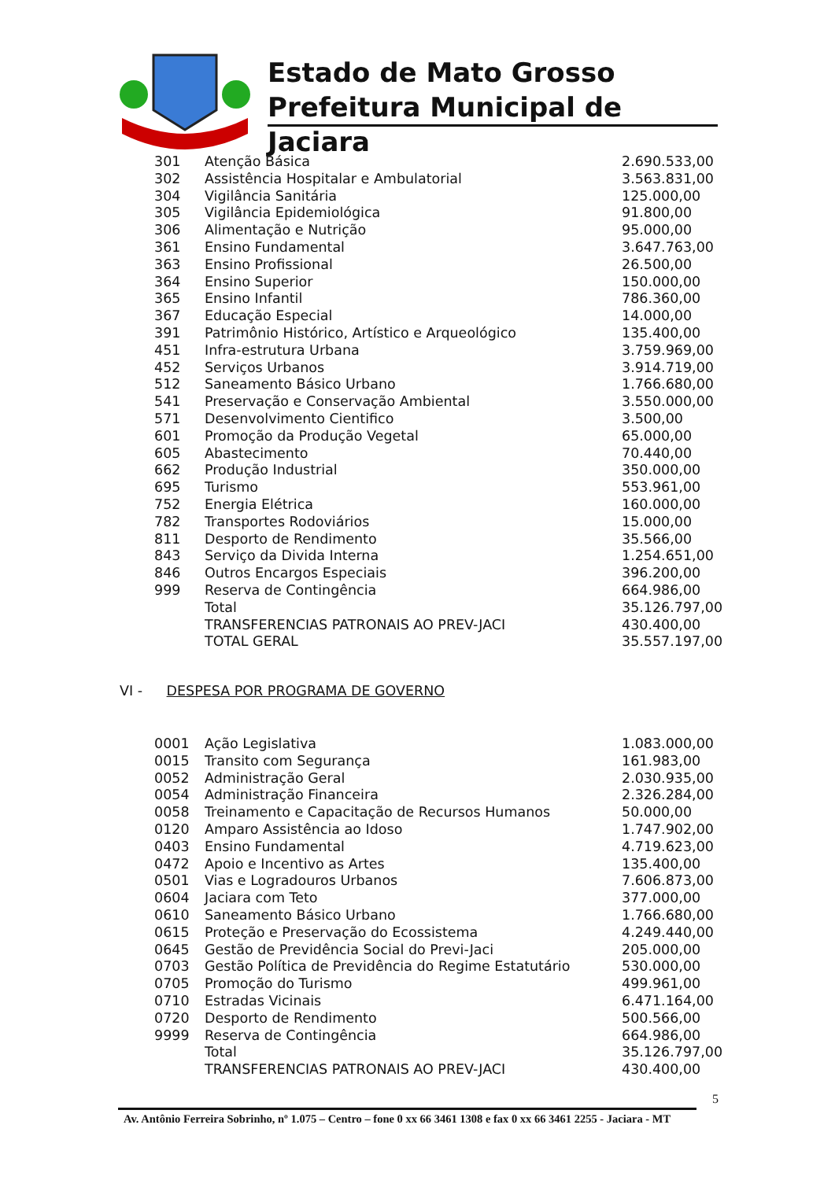Estado de Mato Grosso
Prefeitura Municipal de Jaciara
| 301 | Atenção Básica | 2.690.533,00 |
| 302 | Assistência Hospitalar e Ambulatorial | 3.563.831,00 |
| 304 | Vigilância Sanitária | 125.000,00 |
| 305 | Vigilância Epidemiológica | 91.800,00 |
| 306 | Alimentação e Nutrição | 95.000,00 |
| 361 | Ensino Fundamental | 3.647.763,00 |
| 363 | Ensino Profissional | 26.500,00 |
| 364 | Ensino Superior | 150.000,00 |
| 365 | Ensino Infantil | 786.360,00 |
| 367 | Educação Especial | 14.000,00 |
| 391 | Patrimônio Histórico, Artístico e Arqueológico | 135.400,00 |
| 451 | Infra-estrutura Urbana | 3.759.969,00 |
| 452 | Serviços Urbanos | 3.914.719,00 |
| 512 | Saneamento Básico Urbano | 1.766.680,00 |
| 541 | Preservação e Conservação Ambiental | 3.550.000,00 |
| 571 | Desenvolvimento Cientifico | 3.500,00 |
| 601 | Promoção da Produção Vegetal | 65.000,00 |
| 605 | Abastecimento | 70.440,00 |
| 662 | Produção Industrial | 350.000,00 |
| 695 | Turismo | 553.961,00 |
| 752 | Energia Elétrica | 160.000,00 |
| 782 | Transportes Rodoviários | 15.000,00 |
| 811 | Desporto de Rendimento | 35.566,00 |
| 843 | Serviço da Divida Interna | 1.254.651,00 |
| 846 | Outros Encargos Especiais | 396.200,00 |
| 999 | Reserva de Contingência | 664.986,00 |
| | Total | 35.126.797,00 |
| | TRANSFERENCIAS PATRONAIS AO PREV-JACI | 430.400,00 |
| | TOTAL GERAL | 35.557.197,00 |
VI - DESPESA POR PROGRAMA DE GOVERNO
| 0001 | Ação Legislativa | 1.083.000,00 |
| 0015 | Transito com Segurança | 161.983,00 |
| 0052 | Administração Geral | 2.030.935,00 |
| 0054 | Administração Financeira | 2.326.284,00 |
| 0058 | Treinamento e Capacitação de Recursos Humanos | 50.000,00 |
| 0120 | Amparo Assistência ao Idoso | 1.747.902,00 |
| 0403 | Ensino Fundamental | 4.719.623,00 |
| 0472 | Apoio e Incentivo as Artes | 135.400,00 |
| 0501 | Vias e Logradouros Urbanos | 7.606.873,00 |
| 0604 | Jaciara com Teto | 377.000,00 |
| 0610 | Saneamento Básico Urbano | 1.766.680,00 |
| 0615 | Proteção e Preservação do Ecossistema | 4.249.440,00 |
| 0645 | Gestão de Previdência Social do Previ-Jaci | 205.000,00 |
| 0703 | Gestão Política de Previdência do Regime Estatutário | 530.000,00 |
| 0705 | Promoção do Turismo | 499.961,00 |
| 0710 | Estradas Vicinais | 6.471.164,00 |
| 0720 | Desporto de Rendimento | 500.566,00 |
| 9999 | Reserva de Contingência | 664.986,00 |
| | Total | 35.126.797,00 |
| | TRANSFERENCIAS PATRONAIS AO PREV-JACI | 430.400,00 |
5
Av. Antônio Ferreira Sobrinho, nº 1.075 – Centro – fone 0 xx 66 3461 1308 e fax 0 xx 66 3461 2255 - Jaciara - MT